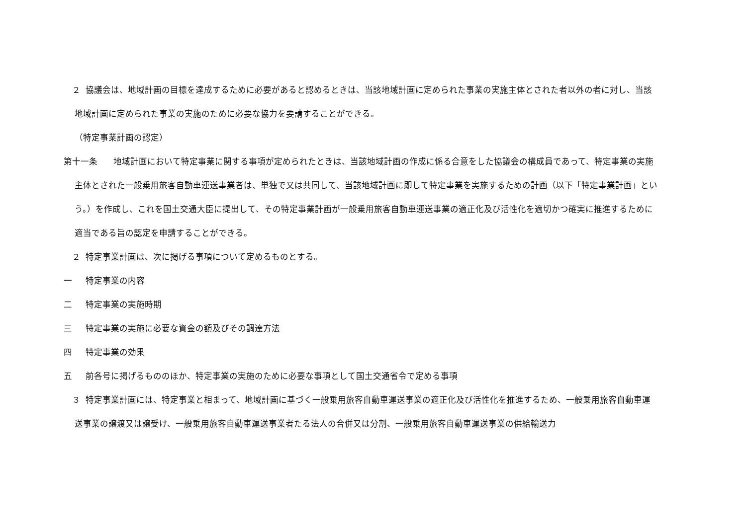２ 協議会は、地域計画の目標を達成するために必要があると認めるときは、当該地域計画に定められた事業の実施主体とされた者以外の者に対し、当該地域計画に定められた事業の実施のために必要な協力を要請することができる。
（特定事業計画の認定）
第十一条 地域計画において特定事業に関する事項が定められたときは、当該地域計画の作成に係る合意をした協議会の構成員であって、特定事業の実施主体とされた一般乗用旅客自動車運送事業者は、単独で又は共同して、当該地域計画に即して特定事業を実施するための計画（以下「特定事業計画」という。）を作成し、これを国土交通大臣に提出して、その特定事業計画が一般乗用旅客自動車運送事業の適正化及び活性化を適切かつ確実に推進するために適当である旨の認定を申請することができる。
　２ 特定事業計画は、次に掲げる事項について定めるものとする。
一 特定事業の内容
二 特定事業の実施時期
三 特定事業の実施に必要な資金の額及びその調達方法
四 特定事業の効果
五 前各号に掲げるもののほか、特定事業の実施のために必要な事項として国土交通省令で定める事項
　３ 特定事業計画には、特定事業と相まって、地域計画に基づく一般乗用旅客自動車運送事業の適正化及び活性化を推進するため、一般乗用旅客自動車運送事業の譲渡又は譲受け、一般乗用旅客自動車運送事業者たる法人の合併又は分割、一般乗用旅客自動車運送事業の供給輸送力